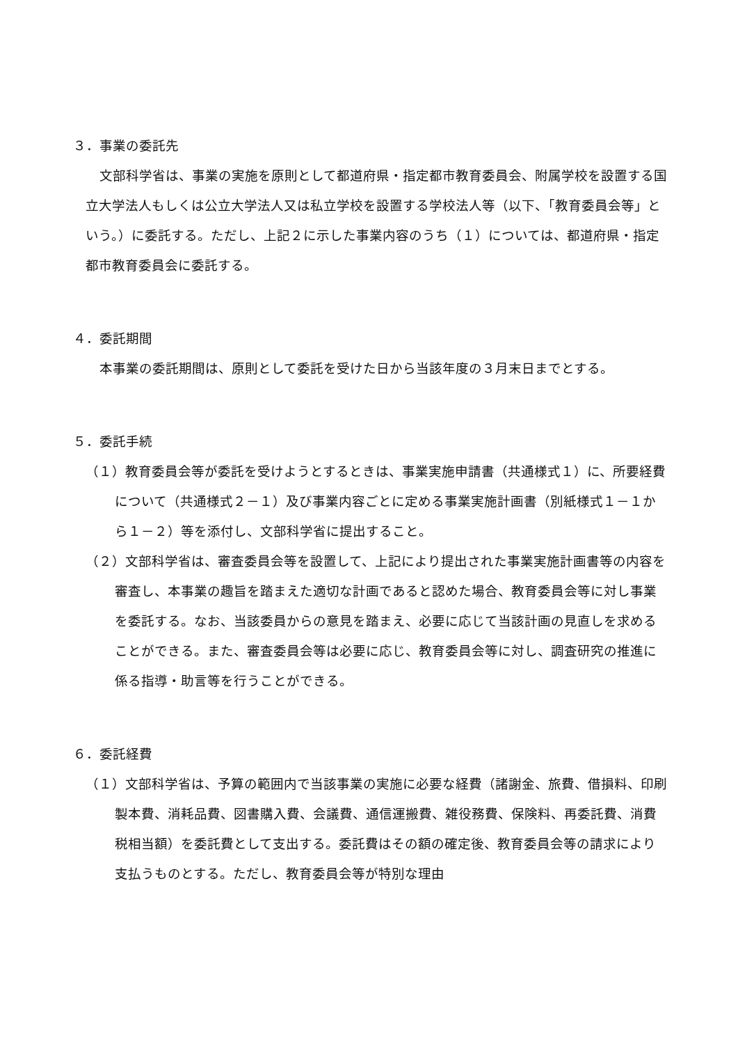３．事業の委託先
文部科学省は、事業の実施を原則として都道府県・指定都市教育委員会、附属学校を設置する国立大学法人もしくは公立大学法人又は私立学校を設置する学校法人等（以下、「教育委員会等」という。）に委託する。ただし、上記２に示した事業内容のうち（１）については、都道府県・指定都市教育委員会に委託する。
４．委託期間
本事業の委託期間は、原則として委託を受けた日から当該年度の３月末日までとする。
５．委託手続
（１）教育委員会等が委託を受けようとするときは、事業実施申請書（共通様式１）に、所要経費について（共通様式２－１）及び事業内容ごとに定める事業実施計画書（別紙様式１－１から１－２）等を添付し、文部科学省に提出すること。
（２）文部科学省は、審査委員会等を設置して、上記により提出された事業実施計画書等の内容を審査し、本事業の趣旨を踏まえた適切な計画であると認めた場合、教育委員会等に対し事業を委託する。なお、当該委員からの意見を踏まえ、必要に応じて当該計画の見直しを求めることができる。また、審査委員会等は必要に応じ、教育委員会等に対し、調査研究の推進に係る指導・助言等を行うことができる。
６．委託経費
（１）文部科学省は、予算の範囲内で当該事業の実施に必要な経費（諸謝金、旅費、借損料、印刷製本費、消耗品費、図書購入費、会議費、通信運搬費、雑役務費、保険料、再委託費、消費税相当額）を委託費として支出する。委託費はその額の確定後、教育委員会等の請求により支払うものとする。ただし、教育委員会等が特別な理由